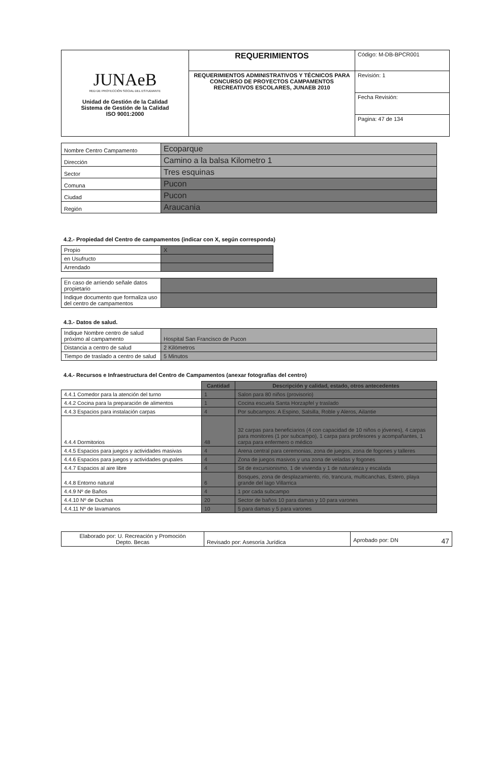| JUNAeB RED DE PROTECCIÓN SOCIAL DEL ESTUDIANTE Unidad de Gestión de la Calidad Sistema de Gestión de la Calidad ISO 9001:2000 | REQUERIMIENTOS | Código: M-DB-BPCR001 |
| | REQUERIMIENTOS ADMINISTRATIVOS Y TÉCNICOS PARA CONCURSO DE PROYECTOS CAMPAMENTOS RECREATIVOS ESCOLARES, JUNAEB 2010 | Revisión: 1 |
| | | Fecha Revisión: |
| | | Pagina: 47 de 134 |
| Nombre Centro Campamento | Ecoparque |
| Dirección | Camino a la balsa Kilometro 1 |
| Sector | Tres esquinas |
| Comuna | Pucon |
| Ciudad | Pucon |
| Región | Araucania |
4.2.- Propiedad del Centro de campamentos (indicar con X, según corresponda)
| Propio | X |
| en Usufructo | |
| Arrendado | |
| En caso de arriendo señale datos propietario | |
| Indique documento que formaliza uso del centro de campamentos | |
4.3.- Datos de salud.
| Indique Nombre centro de salud próximo al campamento | Hospital San Francisco de Pucon |
| Distancia a centro de salud | 2 Kilómetros |
| Tiempo de traslado a centro de salud | 5 Minutos |
4.4.- Recursos e Infraestructura del Centro de Campamentos (anexar fotografías del centro)
| | Cantidad | Descripción y calidad, estado, otros antecedentes |
| 4.4.1 Comedor para la atención del turno | 1 | Salon para 80 niños (provisorio) |
| 4.4.2 Cocina para la preparación de alimentos | 1 | Cocina escuela Santa Horzapfel y traslado |
| 4.4.3 Espacios para instalación carpas | 4 | Por subcampos: A Espino, Salsilla, Roble y Aleros, Ailantie |
| 4.4.4 Dormitorios | 48 | 32 carpas para beneficiarios (4 con capacidad de 10 niños o jóvenes), 4 carpas para monitores (1 por subcampo), 1 carpa para profesores y acompañantes, 1 carpa para enfermero o médico |
| 4.4.5 Espacios para juegos y actividades masivas | 4 | Arena central para ceremonias, zona de juegos, zona de fogones y talleres |
| 4.4.6 Espacios para juegos y actividades grupales | 4 | Zona de juegos masivos y una zona de veladas y fogones |
| 4.4.7 Espacios al aire libre | 4 | Sit de excursionismo, 1 de vivienda y 1 de naturaleza y escalada |
| 4.4.8 Entorno natural | 6 | Bosques, zona de desplazamiento, río, trancura, multicanchas, Estero, playa grande del lago Villarrica |
| 4.4.9 Nº de Baños | 4 | 1 por cada subcampo |
| 4.4.10 Nº de Duchas | 20 | Sector de baños 10 para damas y 10 para varones |
| 4.4.11 Nº de lavamanos | 10 | 5 para damas y 5 para varones |
| Elaborado por: U. Recreación y Promoción Depto. Becas | Revisado por: Asesoría Jurídica | Aprobado por: DN 47 |